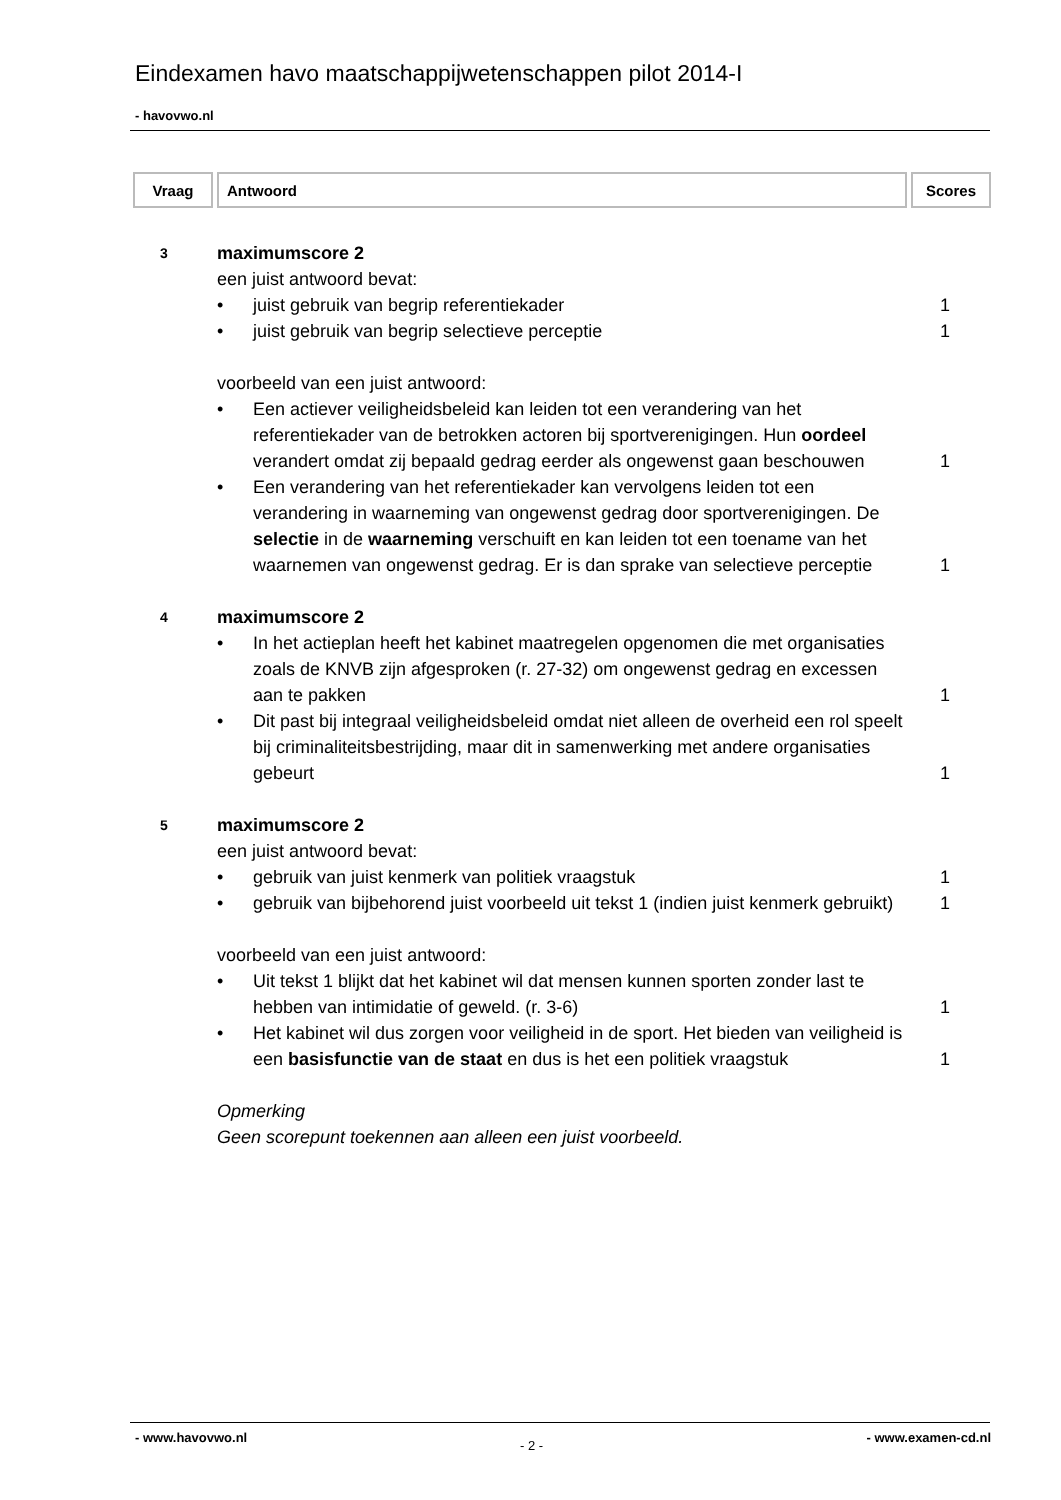Eindexamen havo maatschappijwetenschappen pilot 2014-I
- havovwo.nl
| Vraag | Antwoord | Scores |
| --- | --- | --- |
3
maximumscore 2
een juist antwoord bevat:
• juist gebruik van begrip referentiekader
1
• juist gebruik van begrip selectieve perceptie
1
voorbeeld van een juist antwoord:
• Een actiever veiligheidsbeleid kan leiden tot een verandering van het referentiekader van de betrokken actoren bij sportverenigingen. Hun oordeel verandert omdat zij bepaald gedrag eerder als ongewenst gaan beschouwen
1
• Een verandering van het referentiekader kan vervolgens leiden tot een verandering in waarneming van ongewenst gedrag door sportverenigingen. De selectie in de waarneming verschuift en kan leiden tot een toename van het waarnemen van ongewenst gedrag. Er is dan sprake van selectieve perceptie
1
4
maximumscore 2
• In het actieplan heeft het kabinet maatregelen opgenomen die met organisaties zoals de KNVB zijn afgesproken (r. 27-32) om ongewenst gedrag en excessen aan te pakken
1
• Dit past bij integraal veiligheidsbeleid omdat niet alleen de overheid een rol speelt bij criminaliteitsbestrijding, maar dit in samenwerking met andere organisaties gebeurt
1
5
maximumscore 2
een juist antwoord bevat:
• gebruik van juist kenmerk van politiek vraagstuk
1
• gebruik van bijbehorend juist voorbeeld uit tekst 1 (indien juist kenmerk gebruikt)
1
voorbeeld van een juist antwoord:
• Uit tekst 1 blijkt dat het kabinet wil dat mensen kunnen sporten zonder last te hebben van intimidatie of geweld. (r. 3-6)
1
• Het kabinet wil dus zorgen voor veiligheid in de sport. Het bieden van veiligheid is een basisfunctie van de staat en dus is het een politiek vraagstuk
1
Opmerking
Geen scorepunt toekennen aan alleen een juist voorbeeld.
- www.havovwo.nl
- 2 -
- www.examen-cd.nl